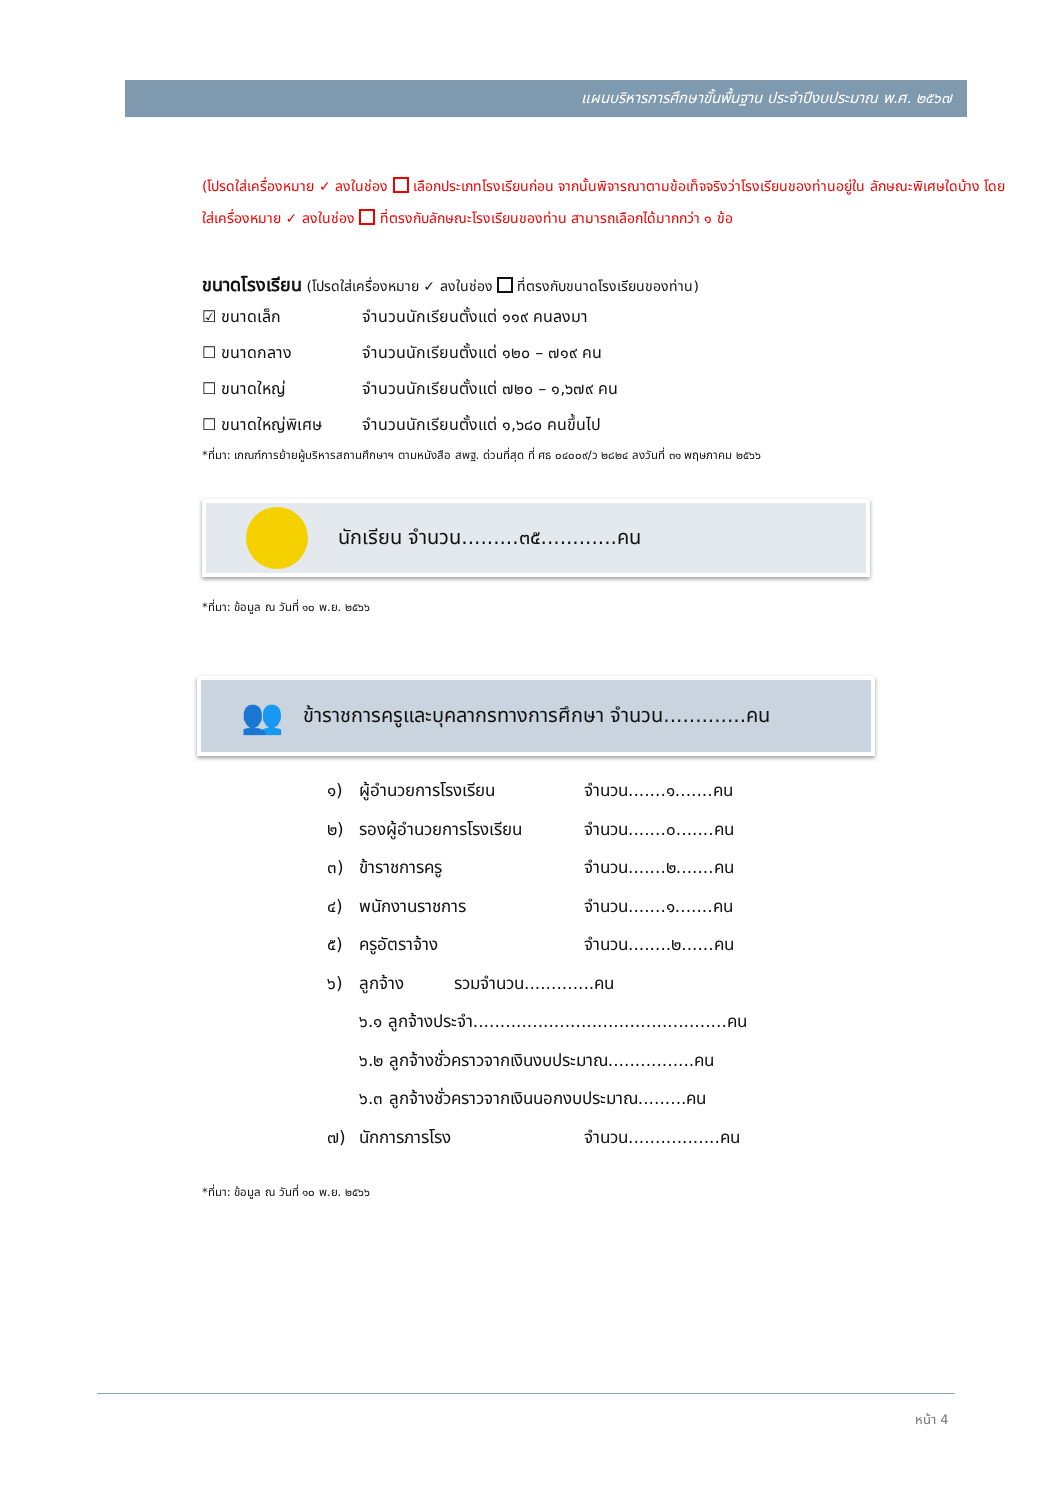แผนบริหารการศึกษาขั้นพื้นฐาน ประจำปีงบประมาณ พ.ศ. ๒๕๖๗
(โปรดใส่เครื่องหมาย ✓ ลงในช่อง เลือกประเภทโรงเรียนก่อน จากนั้นพิจารณาตามข้อเท็จจริงว่าโรงเรียนของท่านอยู่ใน ลักษณะพิเศษใดบ้าง โดยใส่เครื่องหมาย ✓ ลงในช่อง ที่ตรงกับลักษณะโรงเรียนของท่าน สามารถเลือกได้มากกว่า ๑ ข้อ
ขนาดโรงเรียน (โปรดใส่เครื่องหมาย ✓ ลงในช่อง ที่ตรงกับขนาดโรงเรียนของท่าน)
☑ ขนาดเล็ก จำนวนนักเรียนตั้งแต่ ๑๑๙ คนลงมา
☐ ขนาดกลาง จำนวนนักเรียนตั้งแต่ ๑๒๐ – ๗๑๙ คน
☐ ขนาดใหญ่ จำนวนนักเรียนตั้งแต่ ๗๒๐ – ๑,๖๗๙ คน
☐ ขนาดใหญ่พิเศษ จำนวนนักเรียนตั้งแต่ ๑,๖๘๐ คนขึ้นไป
*ที่มา: เกณฑ์การย้ายผู้บริหารสถานศึกษาฯ ตามหนังสือ สพฐ. ด่วนที่สุด ที่ ศธ ๐๔๐๐๙/ว ๒๘๒๔ ลงวันที่ ๓๑ พฤษภาคม ๒๕๖๖
นักเรียน จำนวน.........๓๕............คน
*ที่มา: ข้อมูล ณ วันที่ ๑๐ พ.ย. ๒๕๖๖
👥 ข้าราชการครูและบุคลากรทางการศึกษา จำนวน.............คน
๑) ผู้อำนวยการโรงเรียน จำนวน.......๑.......คน
๒) รองผู้อำนวยการโรงเรียน จำนวน.......๐.......คน
๓) ข้าราชการครู จำนวน.......๒.......คน
๔) พนักงานราชการ จำนวน.......๑.......คน
๕) ครูอัตราจ้าง จำนวน........๒......คน
๖) ลูกจ้าง รวมจำนวน.............คน
๖.๑ ลูกจ้างประจำ...............................................คน
๖.๒ ลูกจ้างชั่วคราวจากเงินงบประมาณ................คน
๖.๓ ลูกจ้างชั่วคราวจากเงินนอกงบประมาณ.........คน
๗) นักการภารโรง จำนวน.................คน
*ที่มา: ข้อมูล ณ วันที่ ๑๐ พ.ย. ๒๕๖๖
หน้า 4